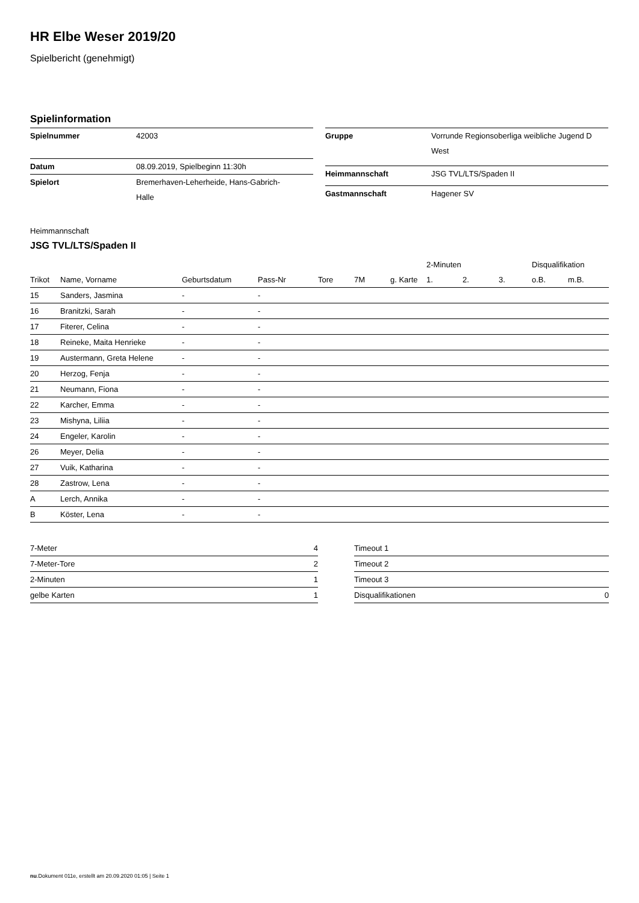HR Elbe Weser 2019/20
Spielbericht (genehmigt)
Spielinformation
| Spielnummer | 42003 |
| Datum | 08.09.2019, Spielbeginn 11:30h |
| Spielort | Bremerhaven-Leherheide, Hans-Gabrich- Halle |
| Gruppe | Vorrunde Regionsoberliga weibliche Jugend D West |
| Heimmannschaft | JSG TVL/LTS/Spaden II |
| Gastmannschaft | Hagener SV |
Heimmannschaft
JSG TVL/LTS/Spaden II
| | | | | | | | 2-Minuten | | | Disqualifikation | |
| --- | --- | --- | --- | --- | --- | --- | --- | --- | --- | --- | --- |
| Trikot | Name, Vorname | Geburtsdatum | Pass-Nr | Tore | 7M | g. Karte | 1. | 2. | 3. | o.B. | m.B. |
| 15 | Sanders, Jasmina | - | - | | | | | | | | |
| 16 | Branitzki, Sarah | - | - | | | | | | | | |
| 17 | Fiterer, Celina | - | - | | | | | | | | |
| 18 | Reineke, Maita Henrieke | - | - | | | | | | | | |
| 19 | Austermann, Greta Helene | - | - | | | | | | | | |
| 20 | Herzog, Fenja | - | - | | | | | | | | |
| 21 | Neumann, Fiona | - | - | | | | | | | | |
| 22 | Karcher, Emma | - | - | | | | | | | | |
| 23 | Mishyna, Liliia | - | - | | | | | | | | |
| 24 | Engeler, Karolin | - | - | | | | | | | | |
| 26 | Meyer, Delia | - | - | | | | | | | | |
| 27 | Vuik, Katharina | - | - | | | | | | | | |
| 28 | Zastrow, Lena | - | - | | | | | | | | |
| A | Lerch, Annika | - | - | | | | | | | | |
| B | Köster, Lena | - | - | | | | | | | | |
| 7-Meter | 4 |
| 7-Meter-Tore | 2 |
| 2-Minuten | 1 |
| gelbe Karten | 1 |
| Timeout 1 | |
| Timeout 2 | |
| Timeout 3 | |
| Disqualifikationen | 0 |
nu.Dokument 011e, erstellt am 20.09.2020 01:05 | Seite 1